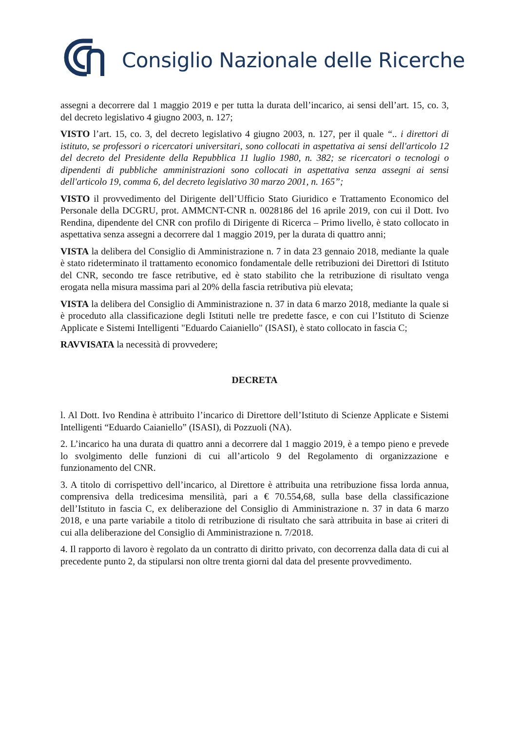Consiglio Nazionale delle Ricerche
assegni a decorrere dal 1 maggio 2019 e per tutta la durata dell’incarico, ai sensi dell’art. 15, co. 3, del decreto legislativo 4 giugno 2003, n. 127;
VISTO l’art. 15, co. 3, del decreto legislativo 4 giugno 2003, n. 127, per il quale “.. i direttori di istituto, se professori o ricercatori universitari, sono collocati in aspettativa ai sensi dell'articolo 12 del decreto del Presidente della Repubblica 11 luglio 1980, n. 382; se ricercatori o tecnologi o dipendenti di pubbliche amministrazioni sono collocati in aspettativa senza assegni ai sensi dell'articolo 19, comma 6, del decreto legislativo 30 marzo 2001, n. 165”;
VISTO il provvedimento del Dirigente dell’Ufficio Stato Giuridico e Trattamento Economico del Personale della DCGRU, prot. AMMCNT-CNR n. 0028186 del 16 aprile 2019, con cui il Dott. Ivo Rendina, dipendente del CNR con profilo di Dirigente di Ricerca – Primo livello, è stato collocato in aspettativa senza assegni a decorrere dal 1 maggio 2019, per la durata di quattro anni;
VISTA la delibera del Consiglio di Amministrazione n. 7 in data 23 gennaio 2018, mediante la quale è stato rideterminato il trattamento economico fondamentale delle retribuzioni dei Direttori di Istituto del CNR, secondo tre fasce retributive, ed è stato stabilito che la retribuzione di risultato venga erogata nella misura massima pari al 20% della fascia retributiva più elevata;
VISTA la delibera del Consiglio di Amministrazione n. 37 in data 6 marzo 2018, mediante la quale si è proceduto alla classificazione degli Istituti nelle tre predette fasce, e con cui l’Istituto di Scienze Applicate e Sistemi Intelligenti "Eduardo Caianiello" (ISASI), è stato collocato in fascia C;
RAVVISATA la necessità di provvedere;
DECRETA
l. Al Dott. Ivo Rendina è attribuito l’incarico di Direttore dell’Istituto di Scienze Applicate e Sistemi Intelligenti “Eduardo Caianiello” (ISASI), di Pozzuoli (NA).
2. L’incarico ha una durata di quattro anni a decorrere dal 1 maggio 2019, è a tempo pieno e prevede lo svolgimento delle funzioni di cui all’articolo 9 del Regolamento di organizzazione e funzionamento del CNR.
3. A titolo di corrispettivo dell’incarico, al Direttore è attribuita una retribuzione fissa lorda annua, comprensiva della tredicesima mensilità, pari a € 70.554,68, sulla base della classificazione dell’Istituto in fascia C, ex deliberazione del Consiglio di Amministrazione n. 37 in data 6 marzo 2018, e una parte variabile a titolo di retribuzione di risultato che sarà attribuita in base ai criteri di cui alla deliberazione del Consiglio di Amministrazione n. 7/2018.
4. Il rapporto di lavoro è regolato da un contratto di diritto privato, con decorrenza dalla data di cui al precedente punto 2, da stipularsi non oltre trenta giorni dal data del presente provvedimento.